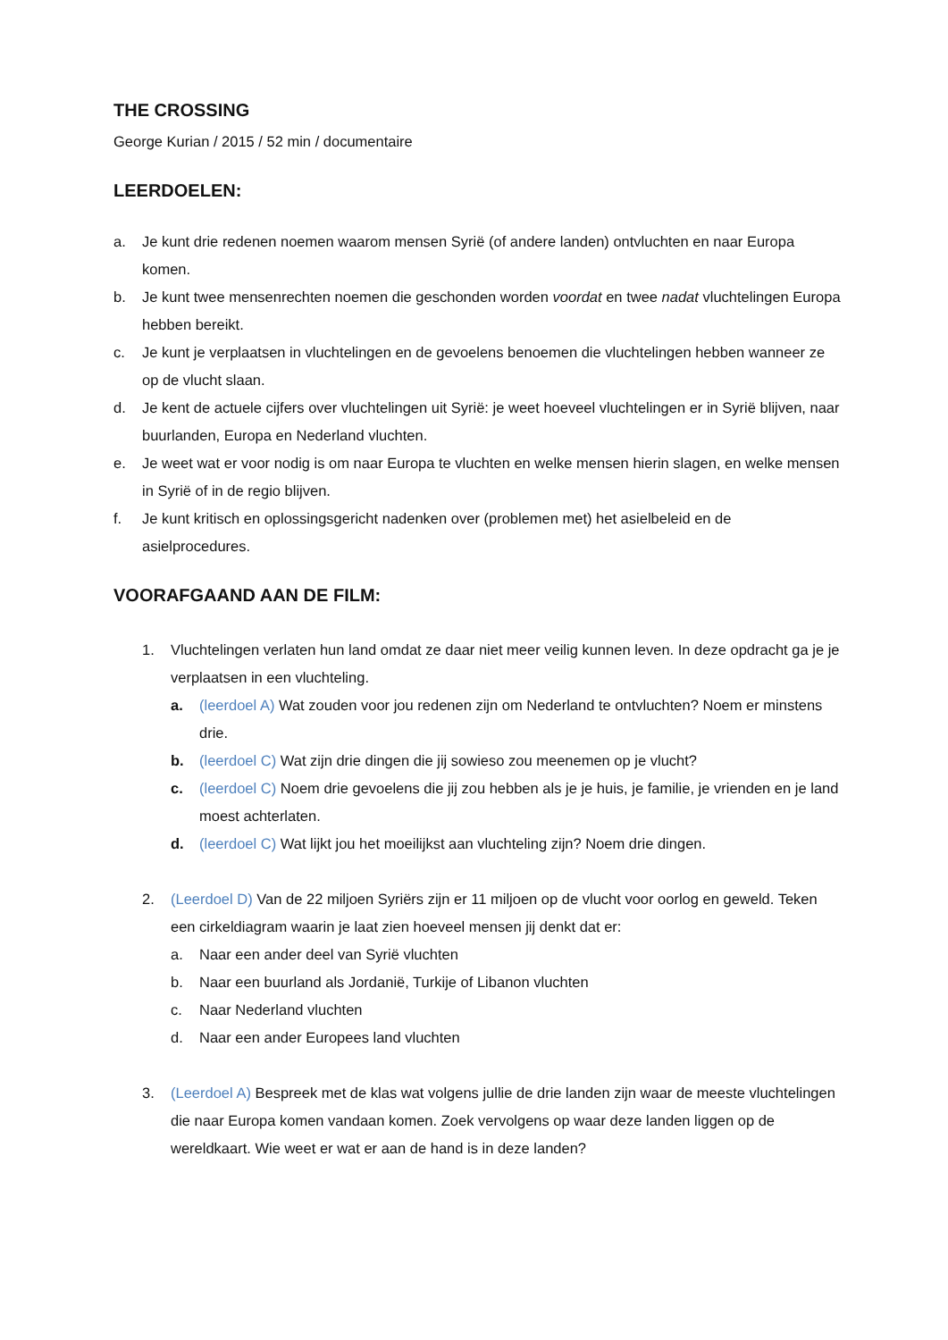THE CROSSING
George Kurian / 2015 / 52 min / documentaire
LEERDOELEN:
a. Je kunt drie redenen noemen waarom mensen Syrië (of andere landen) ontvluchten en naar Europa komen.
b. Je kunt twee mensenrechten noemen die geschonden worden voordat en twee nadat vluchtelingen Europa hebben bereikt.
c. Je kunt je verplaatsen in vluchtelingen en de gevoelens benoemen die vluchtelingen hebben wanneer ze op de vlucht slaan.
d. Je kent de actuele cijfers over vluchtelingen uit Syrië: je weet hoeveel vluchtelingen er in Syrië blijven, naar buurlanden, Europa en Nederland vluchten.
e. Je weet wat er voor nodig is om naar Europa te vluchten en welke mensen hierin slagen, en welke mensen in Syrië of in de regio blijven.
f. Je kunt kritisch en oplossingsgericht nadenken over (problemen met) het asielbeleid en de asielprocedures.
VOORAFGAAND AAN DE FILM:
1. Vluchtelingen verlaten hun land omdat ze daar niet meer veilig kunnen leven. In deze opdracht ga je je verplaatsen in een vluchteling.
a. (leerdoel A) Wat zouden voor jou redenen zijn om Nederland te ontvluchten? Noem er minstens drie.
b. (leerdoel C) Wat zijn drie dingen die jij sowieso zou meenemen op je vlucht?
c. (leerdoel C) Noem drie gevoelens die jij zou hebben als je je huis, je familie, je vrienden en je land moest achterlaten.
d. (leerdoel C) Wat lijkt jou het moeilijkst aan vluchteling zijn? Noem drie dingen.
2. (Leerdoel D) Van de 22 miljoen Syriërs zijn er 11 miljoen op de vlucht voor oorlog en geweld. Teken een cirkeldiagram waarin je laat zien hoeveel mensen jij denkt dat er:
a. Naar een ander deel van Syrië vluchten
b. Naar een buurland als Jordanië, Turkije of Libanon vluchten
c. Naar Nederland vluchten
d. Naar een ander Europees land vluchten
3. (Leerdoel A) Bespreek met de klas wat volgens jullie de drie landen zijn waar de meeste vluchtelingen die naar Europa komen vandaan komen. Zoek vervolgens op waar deze landen liggen op de wereldkaart. Wie weet er wat er aan de hand is in deze landen?